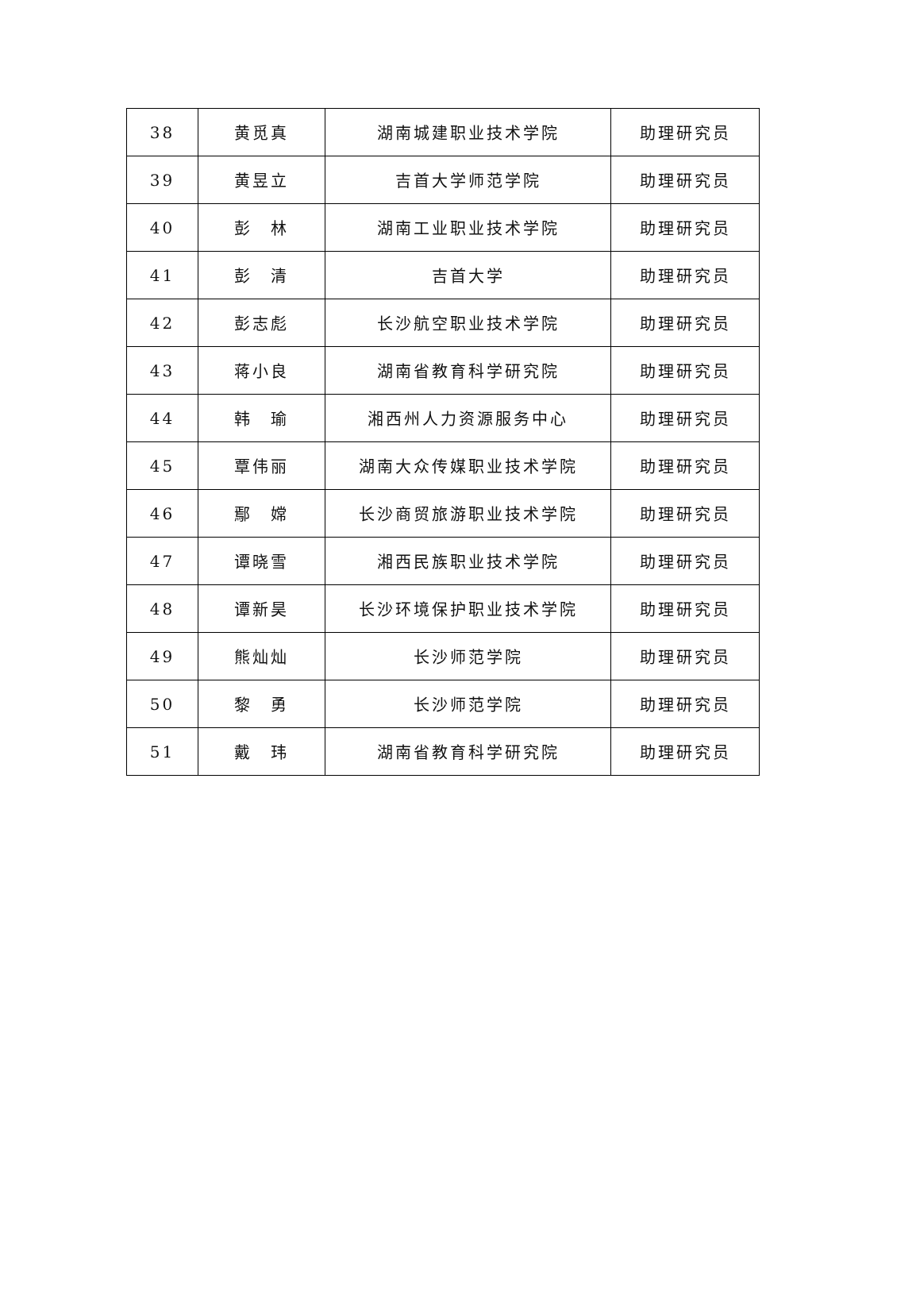| 38 | 黄觅真 | 湖南城建职业技术学院 | 助理研究员 |
| 39 | 黄昱立 | 吉首大学师范学院 | 助理研究员 |
| 40 | 彭 林 | 湖南工业职业技术学院 | 助理研究员 |
| 41 | 彭 清 | 吉首大学 | 助理研究员 |
| 42 | 彭志彪 | 长沙航空职业技术学院 | 助理研究员 |
| 43 | 蒋小良 | 湖南省教育科学研究院 | 助理研究员 |
| 44 | 韩 瑜 | 湘西州人力资源服务中心 | 助理研究员 |
| 45 | 覃伟丽 | 湖南大众传媒职业技术学院 | 助理研究员 |
| 46 | 鄢 嫦 | 长沙商贸旅游职业技术学院 | 助理研究员 |
| 47 | 谭晓雪 | 湘西民族职业技术学院 | 助理研究员 |
| 48 | 谭新昊 | 长沙环境保护职业技术学院 | 助理研究员 |
| 49 | 熊灿灿 | 长沙师范学院 | 助理研究员 |
| 50 | 黎 勇 | 长沙师范学院 | 助理研究员 |
| 51 | 戴 玮 | 湖南省教育科学研究院 | 助理研究员 |